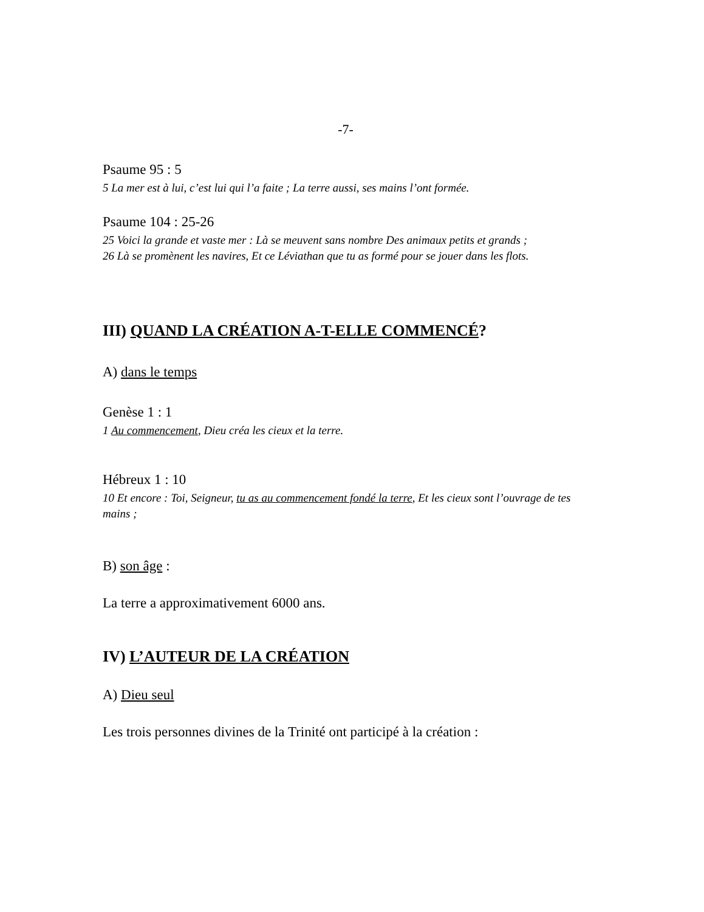-7-
Psaume 95 : 5
5 La mer est à lui, c’est lui qui l’a faite ; La terre aussi, ses mains l’ont formée.
Psaume 104 : 25-26
25 Voici la grande et vaste mer : Là se meuvent sans nombre Des animaux petits et grands ;
26 Là se promènent les navires, Et ce Léviathan que tu as formé pour se jouer dans les flots.
III) QUAND LA CRÉATION A-T-ELLE COMMENCÉ?
A) dans le temps
Genèse 1 : 1
1 Au commencement, Dieu créa les cieux et la terre.
Hébreux 1 : 10
10 Et encore : Toi, Seigneur, tu as au commencement fondé la terre, Et les cieux sont l’ouvrage de tes mains ;
B) son âge :
La terre a approximativement 6000 ans.
IV) L’AUTEUR DE LA CRÉATION
A) Dieu seul
Les trois personnes divines de la Trinité ont participé à la création :